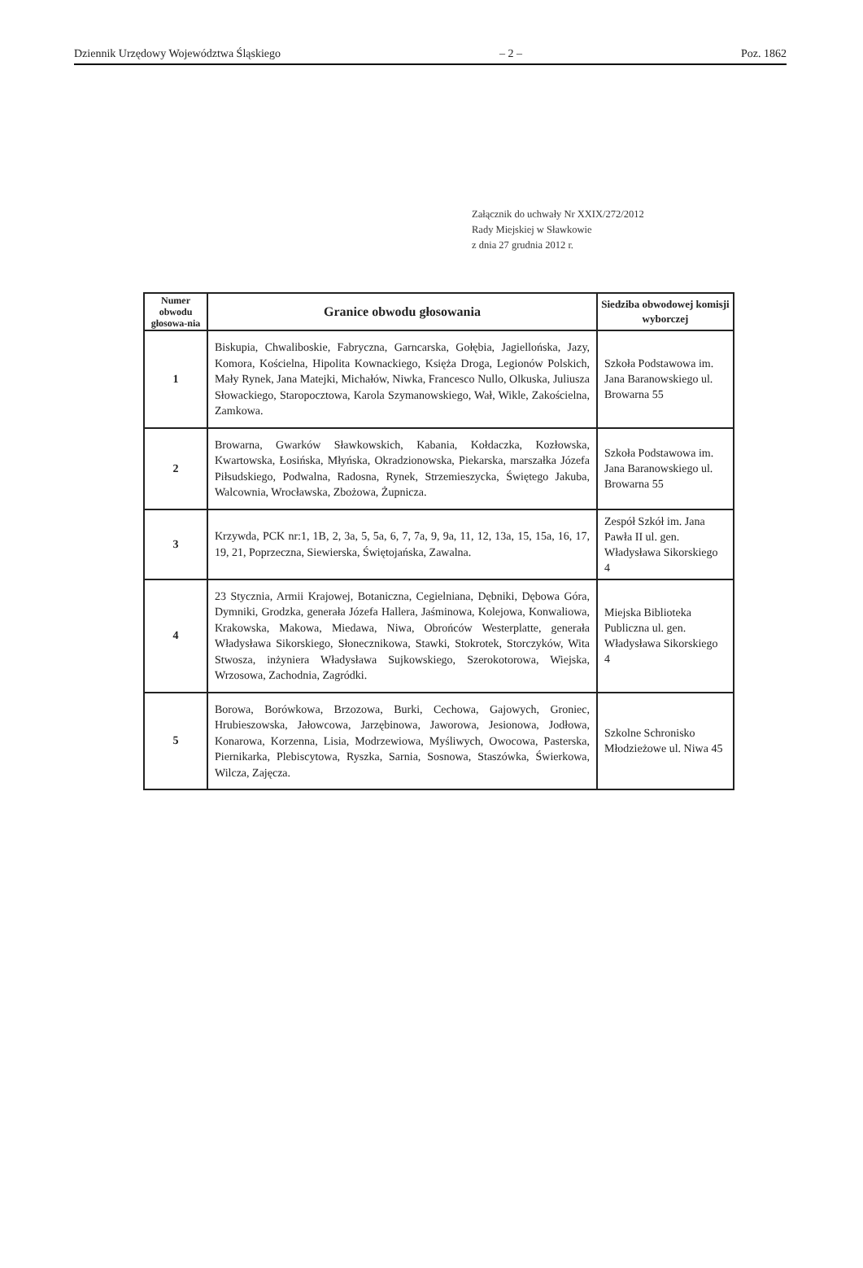Dziennik Urzędowy Województwa Śląskiego – 2 – Poz. 1862
Załącznik do uchwały Nr XXIX/272/2012
Rady Miejskiej w Sławkowie
z dnia 27 grudnia 2012 r.
| Numer obwodu głosowa-nia | Granice obwodu głosowania | Siedziba obwodowej komisji wyborczej |
| --- | --- | --- |
| 1 | Biskupia, Chwaliboskie, Fabryczna, Garncarska, Gołębia, Jagiellońska, Jazy, Komora, Kościelna, Hipolita Kownackiego, Księża Droga, Legionów Polskich, Mały Rynek, Jana Matejki, Michałów, Niwka, Francesco Nullo, Olkuska, Juliusza Słowackiego, Staropocztowa, Karola Szymanowskiego, Wał, Wikle, Zakościelna, Zamkowa. | Szkoła Podstawowa im. Jana Baranowskiego ul. Browarna 55 |
| 2 | Browarna, Gwarków Sławkowskich, Kabania, Kołdaczka, Kozłowska, Kwartowska, Łosińska, Młyńska, Okradzionowska, Piekarska, marszałka Józefa Piłsudskiego, Podwalna, Radosna, Rynek, Strzemieszycka, Świętego Jakuba, Walcownia, Wrocławska, Zbożowa, Żupnicza. | Szkoła Podstawowa im. Jana Baranowskiego ul. Browarna 55 |
| 3 | Krzywda, PCK nr:1, 1B, 2, 3a, 5, 5a, 6, 7, 7a, 9, 9a, 11, 12, 13a, 15, 15a, 16, 17, 19, 21, Poprzeczna, Siewierska, Świętojańska, Zawalna. | Zespół Szkół im. Jana Pawła II ul. gen. Władysława Sikorskiego 4 |
| 4 | 23 Stycznia, Armii Krajowej, Botaniczna, Cegielniana, Dębniki, Dębowa Góra, Dymniki, Grodzka, generała Józefa Hallera, Jaśminowa, Kolejowa, Konwaliowa, Krakowska, Makowa, Miedawa, Niwa, Obrońców Westerplatte, generała Władysława Sikorskiego, Słonecznikowa, Stawki, Stokrotek, Storczyków, Wita Stwosza, inżyniera Władysława Sujkowskiego, Szerokotorowa, Wiejska, Wrzosowa, Zachodnia, Zagródki. | Miejska Biblioteka Publiczna ul. gen. Władysława Sikorskiego 4 |
| 5 | Borowa, Borówkowa, Brzozowa, Burki, Cechowa, Gajowych, Groniec, Hrubieszowska, Jałowcowa, Jarzębinowa, Jaworowa, Jesionowa, Jodłowa, Konarowa, Korzenna, Lisia, Modrzewiowa, Myśliwych, Owocowa, Pasterska, Piernikarka, Plebiscytowa, Ryszka, Sarnia, Sosnowa, Staszówka, Świerkowa, Wilcza, Zajęcza. | Szkolne Schronisko Młodzieżowe ul. Niwa 45 |